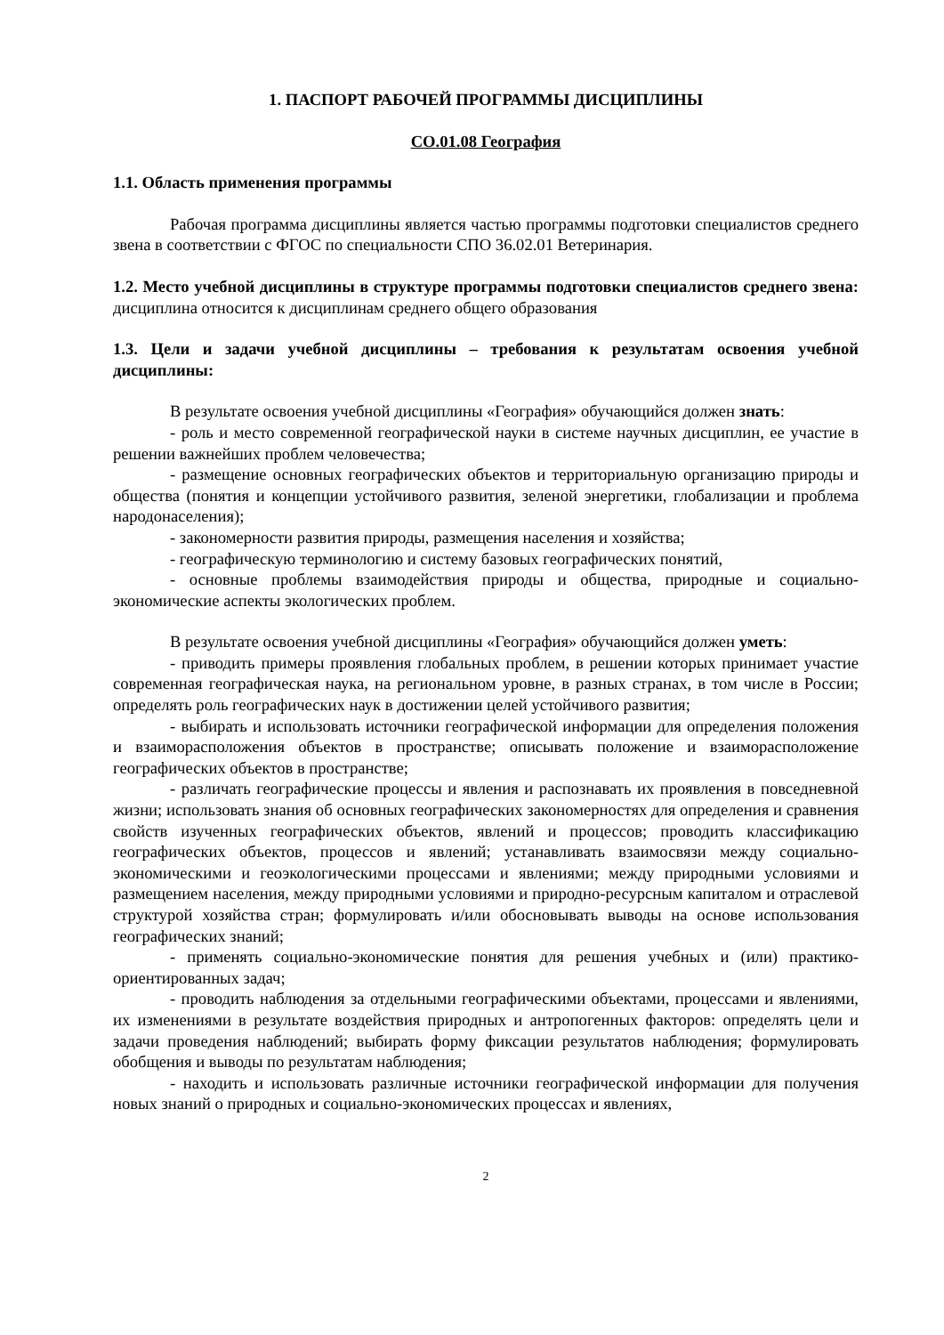1. ПАСПОРТ РАБОЧЕЙ ПРОГРАММЫ ДИСЦИПЛИНЫ
СО.01.08 География
1.1. Область применения программы
Рабочая программа дисциплины является частью программы подготовки специалистов среднего звена в соответствии с ФГОС по специальности СПО 36.02.01 Ветеринария.
1.2. Место учебной дисциплины в структуре программы подготовки специалистов среднего звена: дисциплина относится к дисциплинам среднего общего образования
1.3. Цели и задачи учебной дисциплины – требования к результатам освоения учебной дисциплины:
В результате освоения учебной дисциплины «География» обучающийся должен знать:
- роль и место современной географической науки в системе научных дисциплин, ее участие в решении важнейших проблем человечества;
- размещение основных географических объектов и территориальную организацию природы и общества (понятия и концепции устойчивого развития, зеленой энергетики, глобализации и проблема народонаселения);
- закономерности развития природы, размещения населения и хозяйства;
- географическую терминологию и систему базовых географических понятий,
- основные проблемы взаимодействия природы и общества, природные и социально-экономические аспекты экологических проблем.
В результате освоения учебной дисциплины «География» обучающийся должен уметь:
- приводить примеры проявления глобальных проблем, в решении которых принимает участие современная географическая наука, на региональном уровне, в разных странах, в том числе в России; определять роль географических наук в достижении целей устойчивого развития;
- выбирать и использовать источники географической информации для определения положения и взаиморасположения объектов в пространстве; описывать положение и взаиморасположение географических объектов в пространстве;
- различать географические процессы и явления и распознавать их проявления в повседневной жизни; использовать знания об основных географических закономерностях для определения и сравнения свойств изученных географических объектов, явлений и процессов; проводить классификацию географических объектов, процессов и явлений; устанавливать взаимосвязи между социально-экономическими и геоэкологическими процессами и явлениями; между природными условиями и размещением населения, между природными условиями и природно-ресурсным капиталом и отраслевой структурой хозяйства стран; формулировать и/или обосновывать выводы на основе использования географических знаний;
- применять социально-экономические понятия для решения учебных и (или) практико-ориентированных задач;
- проводить наблюдения за отдельными географическими объектами, процессами и явлениями, их изменениями в результате воздействия природных и антропогенных факторов: определять цели и задачи проведения наблюдений; выбирать форму фиксации результатов наблюдения; формулировать обобщения и выводы по результатам наблюдения;
- находить и использовать различные источники географической информации для получения новых знаний о природных и социально-экономических процессах и явлениях,
2